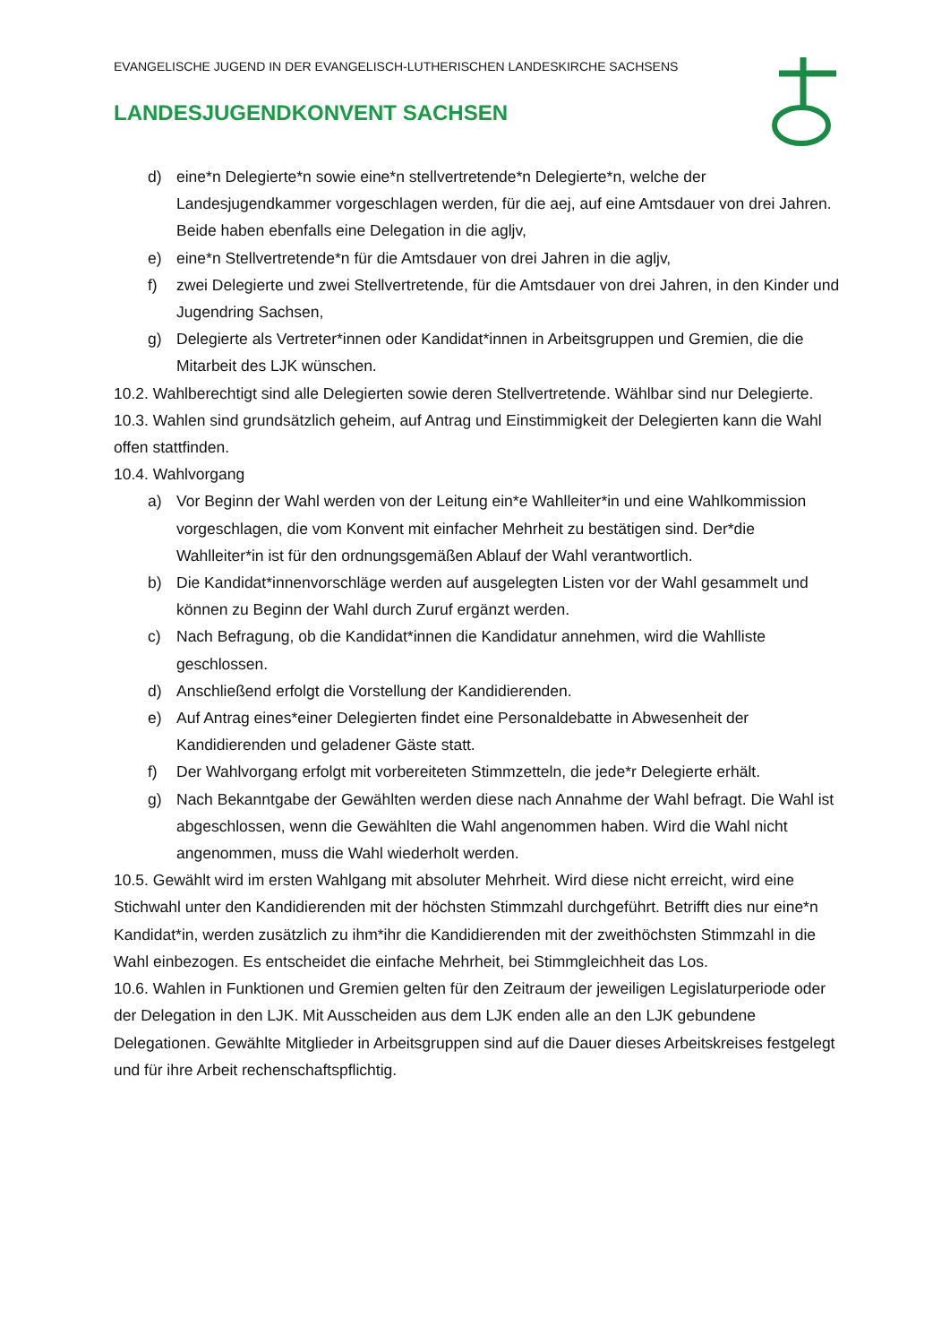EVANGELISCHE JUGEND IN DER EVANGELISCH-LUTHERISCHEN LANDESKIRCHE SACHSENS
LANDESJUGENDKONVENT SACHSEN
d) eine*n Delegierte*n sowie eine*n stellvertretende*n Delegierte*n, welche der Landesjugendkammer vorgeschlagen werden, für die aej, auf eine Amtsdauer von drei Jahren. Beide haben ebenfalls eine Delegation in die agljv,
e) eine*n Stellvertretende*n für die Amtsdauer von drei Jahren in die agljv,
f) zwei Delegierte und zwei Stellvertretende, für die Amtsdauer von drei Jahren, in den Kinder und Jugendring Sachsen,
g) Delegierte als Vertreter*innen oder Kandidat*innen in Arbeitsgruppen und Gremien, die die Mitarbeit des LJK wünschen.
10.2. Wahlberechtigt sind alle Delegierten sowie deren Stellvertretende. Wählbar sind nur Delegierte.
10.3. Wahlen sind grundsätzlich geheim, auf Antrag und Einstimmigkeit der Delegierten kann die Wahl offen stattfinden.
10.4. Wahlvorgang
a) Vor Beginn der Wahl werden von der Leitung ein*e Wahlleiter*in und eine Wahlkommission vorgeschlagen, die vom Konvent mit einfacher Mehrheit zu bestätigen sind. Der*die Wahlleiter*in ist für den ordnungsgemäßen Ablauf der Wahl verantwortlich.
b) Die Kandidat*innenvorschläge werden auf ausgelegten Listen vor der Wahl gesammelt und können zu Beginn der Wahl durch Zuruf ergänzt werden.
c) Nach Befragung, ob die Kandidat*innen die Kandidatur annehmen, wird die Wahlliste geschlossen.
d) Anschließend erfolgt die Vorstellung der Kandidierenden.
e) Auf Antrag eines*einer Delegierten findet eine Personaldebatte in Abwesenheit der Kandidierenden und geladener Gäste statt.
f) Der Wahlvorgang erfolgt mit vorbereiteten Stimmzetteln, die jede*r Delegierte erhält.
g) Nach Bekanntgabe der Gewählten werden diese nach Annahme der Wahl befragt. Die Wahl ist abgeschlossen, wenn die Gewählten die Wahl angenommen haben. Wird die Wahl nicht angenommen, muss die Wahl wiederholt werden.
10.5. Gewählt wird im ersten Wahlgang mit absoluter Mehrheit. Wird diese nicht erreicht, wird eine Stichwahl unter den Kandidierenden mit der höchsten Stimmzahl durchgeführt. Betrifft dies nur eine*n Kandidat*in, werden zusätzlich zu ihm*ihr die Kandidierenden mit der zweithöchsten Stimmzahl in die Wahl einbezogen. Es entscheidet die einfache Mehrheit, bei Stimmgleichheit das Los.
10.6. Wahlen in Funktionen und Gremien gelten für den Zeitraum der jeweiligen Legislaturperiode oder der Delegation in den LJK. Mit Ausscheiden aus dem LJK enden alle an den LJK gebundene Delegationen. Gewählte Mitglieder in Arbeitsgruppen sind auf die Dauer dieses Arbeitskreises festgelegt und für ihre Arbeit rechenschaftspflichtig.